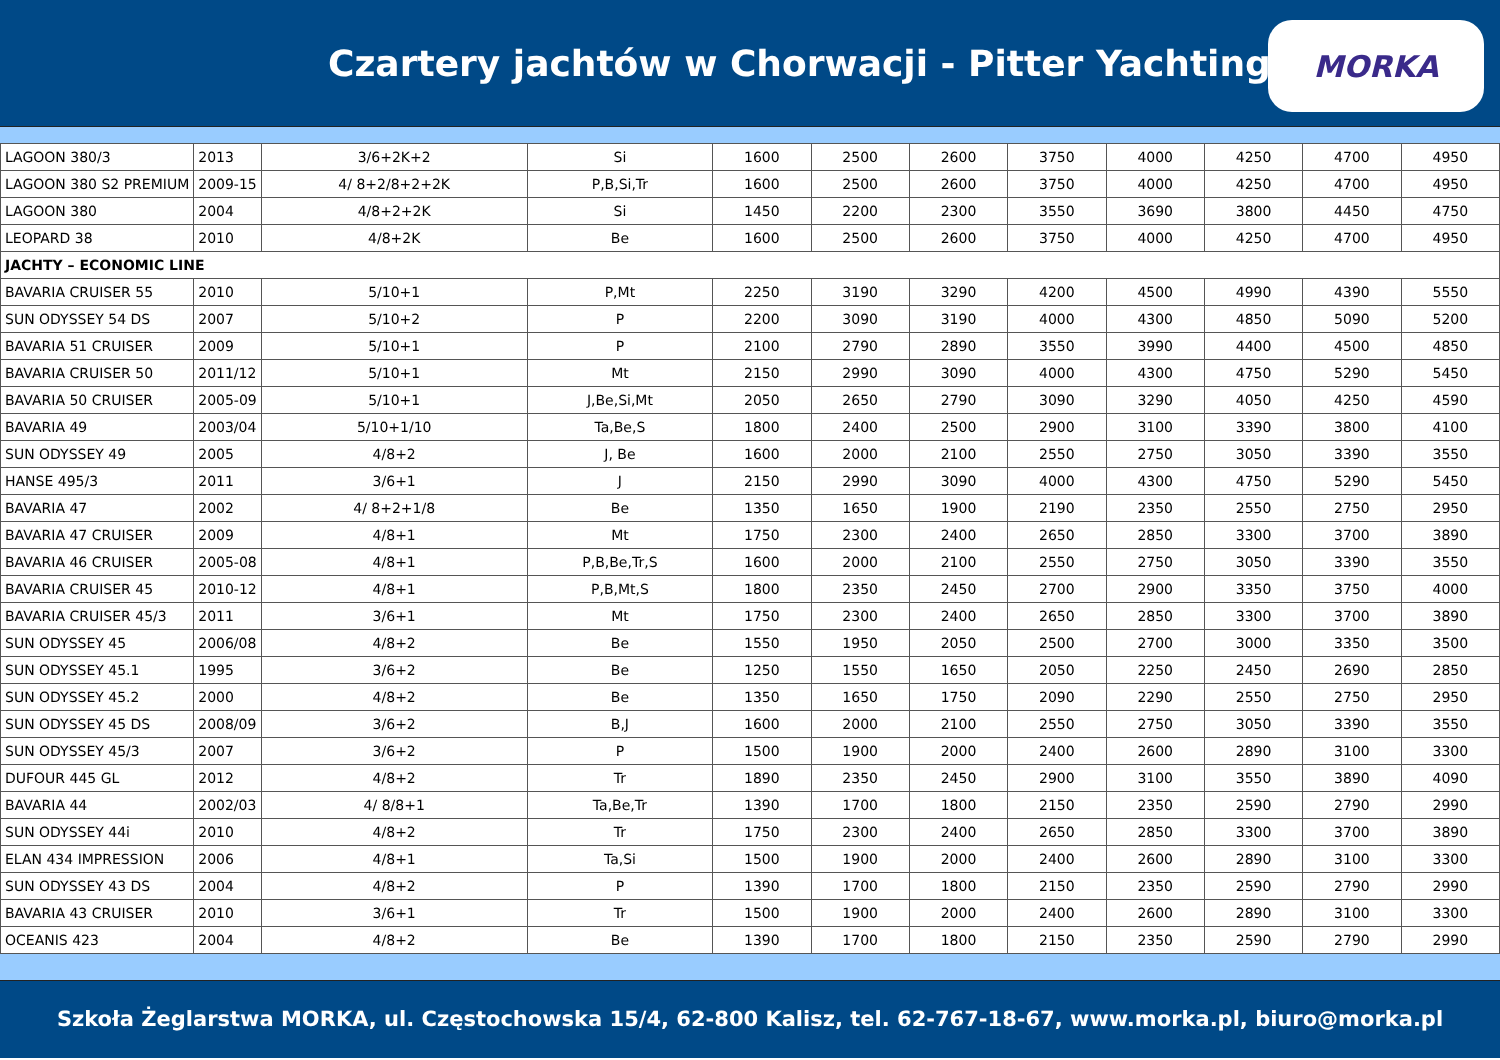Czartery jachtów w Chorwacji - Pitter Yachting
MORKA
| LAGOON 380/3 | 2013 | 3/6+2K+2 | Si | 1600 | 2500 | 2600 | 3750 | 4000 | 4250 | 4700 | 4950 |
| LAGOON 380 S2 PREMIUM | 2009-15 | 4/ 8+2/8+2+2K | P,B,Si,Tr | 1600 | 2500 | 2600 | 3750 | 4000 | 4250 | 4700 | 4950 |
| LAGOON 380 | 2004 | 4/8+2+2K | Si | 1450 | 2200 | 2300 | 3550 | 3690 | 3800 | 4450 | 4750 |
| LEOPARD 38 | 2010 | 4/8+2K | Be | 1600 | 2500 | 2600 | 3750 | 4000 | 4250 | 4700 | 4950 |
| JACHTY – ECONOMIC LINE | | | | | | | | | | | |
| BAVARIA CRUISER 55 | 2010 | 5/10+1 | P,Mt | 2250 | 3190 | 3290 | 4200 | 4500 | 4990 | 4390 | 5550 |
| SUN ODYSSEY 54 DS | 2007 | 5/10+2 | P | 2200 | 3090 | 3190 | 4000 | 4300 | 4850 | 5090 | 5200 |
| BAVARIA 51 CRUISER | 2009 | 5/10+1 | P | 2100 | 2790 | 2890 | 3550 | 3990 | 4400 | 4500 | 4850 |
| BAVARIA CRUISER 50 | 2011/12 | 5/10+1 | Mt | 2150 | 2990 | 3090 | 4000 | 4300 | 4750 | 5290 | 5450 |
| BAVARIA 50 CRUISER | 2005-09 | 5/10+1 | J,Be,Si,Mt | 2050 | 2650 | 2790 | 3090 | 3290 | 4050 | 4250 | 4590 |
| BAVARIA 49 | 2003/04 | 5/10+1/10 | Ta,Be,S | 1800 | 2400 | 2500 | 2900 | 3100 | 3390 | 3800 | 4100 |
| SUN ODYSSEY 49 | 2005 | 4/8+2 | J, Be | 1600 | 2000 | 2100 | 2550 | 2750 | 3050 | 3390 | 3550 |
| HANSE 495/3 | 2011 | 3/6+1 | J | 2150 | 2990 | 3090 | 4000 | 4300 | 4750 | 5290 | 5450 |
| BAVARIA 47 | 2002 | 4/ 8+2+1/8 | Be | 1350 | 1650 | 1900 | 2190 | 2350 | 2550 | 2750 | 2950 |
| BAVARIA 47 CRUISER | 2009 | 4/8+1 | Mt | 1750 | 2300 | 2400 | 2650 | 2850 | 3300 | 3700 | 3890 |
| BAVARIA 46 CRUISER | 2005-08 | 4/8+1 | P,B,Be,Tr,S | 1600 | 2000 | 2100 | 2550 | 2750 | 3050 | 3390 | 3550 |
| BAVARIA CRUISER 45 | 2010-12 | 4/8+1 | P,B,Mt,S | 1800 | 2350 | 2450 | 2700 | 2900 | 3350 | 3750 | 4000 |
| BAVARIA CRUISER 45/3 | 2011 | 3/6+1 | Mt | 1750 | 2300 | 2400 | 2650 | 2850 | 3300 | 3700 | 3890 |
| SUN ODYSSEY 45 | 2006/08 | 4/8+2 | Be | 1550 | 1950 | 2050 | 2500 | 2700 | 3000 | 3350 | 3500 |
| SUN ODYSSEY 45.1 | 1995 | 3/6+2 | Be | 1250 | 1550 | 1650 | 2050 | 2250 | 2450 | 2690 | 2850 |
| SUN ODYSSEY 45.2 | 2000 | 4/8+2 | Be | 1350 | 1650 | 1750 | 2090 | 2290 | 2550 | 2750 | 2950 |
| SUN ODYSSEY 45 DS | 2008/09 | 3/6+2 | B,J | 1600 | 2000 | 2100 | 2550 | 2750 | 3050 | 3390 | 3550 |
| SUN ODYSSEY 45/3 | 2007 | 3/6+2 | P | 1500 | 1900 | 2000 | 2400 | 2600 | 2890 | 3100 | 3300 |
| DUFOUR 445 GL | 2012 | 4/8+2 | Tr | 1890 | 2350 | 2450 | 2900 | 3100 | 3550 | 3890 | 4090 |
| BAVARIA 44 | 2002/03 | 4/ 8/8+1 | Ta,Be,Tr | 1390 | 1700 | 1800 | 2150 | 2350 | 2590 | 2790 | 2990 |
| SUN ODYSSEY 44i | 2010 | 4/8+2 | Tr | 1750 | 2300 | 2400 | 2650 | 2850 | 3300 | 3700 | 3890 |
| ELAN 434 IMPRESSION | 2006 | 4/8+1 | Ta,Si | 1500 | 1900 | 2000 | 2400 | 2600 | 2890 | 3100 | 3300 |
| SUN ODYSSEY 43 DS | 2004 | 4/8+2 | P | 1390 | 1700 | 1800 | 2150 | 2350 | 2590 | 2790 | 2990 |
| BAVARIA 43 CRUISER | 2010 | 3/6+1 | Tr | 1500 | 1900 | 2000 | 2400 | 2600 | 2890 | 3100 | 3300 |
| OCEANIS 423 | 2004 | 4/8+2 | Be | 1390 | 1700 | 1800 | 2150 | 2350 | 2590 | 2790 | 2990 |
Szkoła Żeglarstwa MORKA, ul. Częstochowska 15/4, 62-800 Kalisz, tel. 62-767-18-67, www.morka.pl, biuro@morka.pl